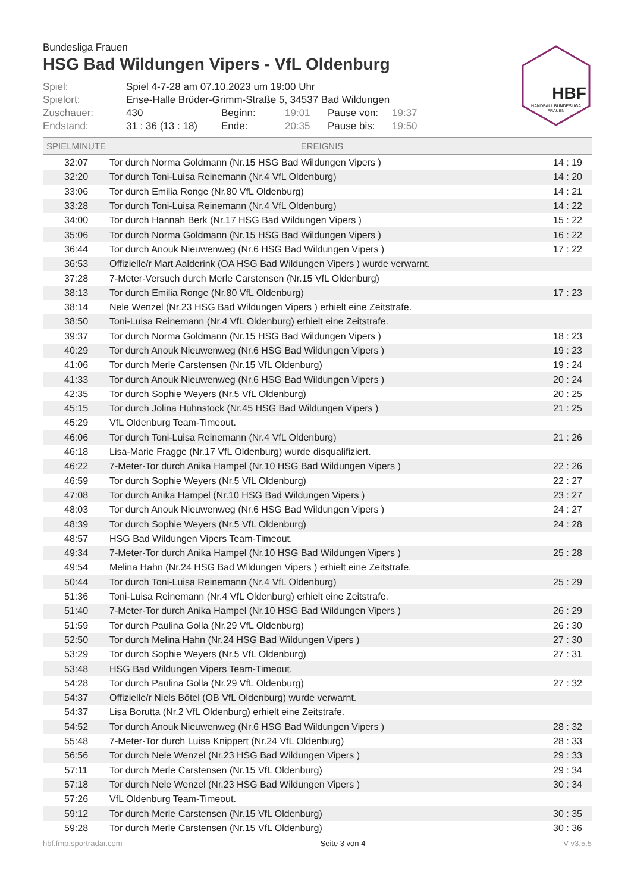HBF
HANDBALL BUNDESLIGA
FRAUEN
Bundesliga Frauen
HSG Bad Wildungen Vipers - VfL Oldenburg
| Spiel: | Spiel 4-7-28 am 07.10.2023 um 19:00 Uhr | | | | |
| Spielort: | Ense-Halle Brüder-Grimm-Straße 5, 34537 Bad Wildungen | | | | |
| Zuschauer: | 430 | Beginn: | 19:01 | Pause von: | 19:37 |
| Endstand: | 31 : 36 (13 : 18) | Ende: | 20:35 | Pause bis: | 19:50 |
| SPIELMINUTE | EREIGNIS | |
| --- | --- | --- |
| 32:07 | Tor durch Norma Goldmann (Nr.15 HSG Bad Wildungen Vipers ) | 14 : 19 |
| 32:20 | Tor durch Toni-Luisa Reinemann (Nr.4 VfL Oldenburg) | 14 : 20 |
| 33:06 | Tor durch Emilia Ronge (Nr.80 VfL Oldenburg) | 14 : 21 |
| 33:28 | Tor durch Toni-Luisa Reinemann (Nr.4 VfL Oldenburg) | 14 : 22 |
| 34:00 | Tor durch Hannah Berk (Nr.17 HSG Bad Wildungen Vipers ) | 15 : 22 |
| 35:06 | Tor durch Norma Goldmann (Nr.15 HSG Bad Wildungen Vipers ) | 16 : 22 |
| 36:44 | Tor durch Anouk Nieuwenweg (Nr.6 HSG Bad Wildungen Vipers ) | 17 : 22 |
| 36:53 | Offizielle/r Mart Aalderink (OA HSG Bad Wildungen Vipers ) wurde verwarnt. | |
| 37:28 | 7-Meter-Versuch durch Merle Carstensen (Nr.15 VfL Oldenburg) | |
| 38:13 | Tor durch Emilia Ronge (Nr.80 VfL Oldenburg) | 17 : 23 |
| 38:14 | Nele Wenzel (Nr.23 HSG Bad Wildungen Vipers ) erhielt eine Zeitstrafe. | |
| 38:50 | Toni-Luisa Reinemann (Nr.4 VfL Oldenburg) erhielt eine Zeitstrafe. | |
| 39:37 | Tor durch Norma Goldmann (Nr.15 HSG Bad Wildungen Vipers ) | 18 : 23 |
| 40:29 | Tor durch Anouk Nieuwenweg (Nr.6 HSG Bad Wildungen Vipers ) | 19 : 23 |
| 41:06 | Tor durch Merle Carstensen (Nr.15 VfL Oldenburg) | 19 : 24 |
| 41:33 | Tor durch Anouk Nieuwenweg (Nr.6 HSG Bad Wildungen Vipers ) | 20 : 24 |
| 42:35 | Tor durch Sophie Weyers (Nr.5 VfL Oldenburg) | 20 : 25 |
| 45:15 | Tor durch Jolina Huhnstock (Nr.45 HSG Bad Wildungen Vipers ) | 21 : 25 |
| 45:29 | VfL Oldenburg Team-Timeout. | |
| 46:06 | Tor durch Toni-Luisa Reinemann (Nr.4 VfL Oldenburg) | 21 : 26 |
| 46:18 | Lisa-Marie Fragge (Nr.17 VfL Oldenburg) wurde disqualifiziert. | |
| 46:22 | 7-Meter-Tor durch Anika Hampel (Nr.10 HSG Bad Wildungen Vipers ) | 22 : 26 |
| 46:59 | Tor durch Sophie Weyers (Nr.5 VfL Oldenburg) | 22 : 27 |
| 47:08 | Tor durch Anika Hampel (Nr.10 HSG Bad Wildungen Vipers ) | 23 : 27 |
| 48:03 | Tor durch Anouk Nieuwenweg (Nr.6 HSG Bad Wildungen Vipers ) | 24 : 27 |
| 48:39 | Tor durch Sophie Weyers (Nr.5 VfL Oldenburg) | 24 : 28 |
| 48:57 | HSG Bad Wildungen Vipers Team-Timeout. | |
| 49:34 | 7-Meter-Tor durch Anika Hampel (Nr.10 HSG Bad Wildungen Vipers ) | 25 : 28 |
| 49:54 | Melina Hahn (Nr.24 HSG Bad Wildungen Vipers ) erhielt eine Zeitstrafe. | |
| 50:44 | Tor durch Toni-Luisa Reinemann (Nr.4 VfL Oldenburg) | 25 : 29 |
| 51:36 | Toni-Luisa Reinemann (Nr.4 VfL Oldenburg) erhielt eine Zeitstrafe. | |
| 51:40 | 7-Meter-Tor durch Anika Hampel (Nr.10 HSG Bad Wildungen Vipers ) | 26 : 29 |
| 51:59 | Tor durch Paulina Golla (Nr.29 VfL Oldenburg) | 26 : 30 |
| 52:50 | Tor durch Melina Hahn (Nr.24 HSG Bad Wildungen Vipers ) | 27 : 30 |
| 53:29 | Tor durch Sophie Weyers (Nr.5 VfL Oldenburg) | 27 : 31 |
| 53:48 | HSG Bad Wildungen Vipers Team-Timeout. | |
| 54:28 | Tor durch Paulina Golla (Nr.29 VfL Oldenburg) | 27 : 32 |
| 54:37 | Offizielle/r Niels Bötel (OB VfL Oldenburg) wurde verwarnt. | |
| 54:37 | Lisa Borutta (Nr.2 VfL Oldenburg) erhielt eine Zeitstrafe. | |
| 54:52 | Tor durch Anouk Nieuwenweg (Nr.6 HSG Bad Wildungen Vipers ) | 28 : 32 |
| 55:48 | 7-Meter-Tor durch Luisa Knippert (Nr.24 VfL Oldenburg) | 28 : 33 |
| 56:56 | Tor durch Nele Wenzel (Nr.23 HSG Bad Wildungen Vipers ) | 29 : 33 |
| 57:11 | Tor durch Merle Carstensen (Nr.15 VfL Oldenburg) | 29 : 34 |
| 57:18 | Tor durch Nele Wenzel (Nr.23 HSG Bad Wildungen Vipers ) | 30 : 34 |
| 57:26 | VfL Oldenburg Team-Timeout. | |
| 59:12 | Tor durch Merle Carstensen (Nr.15 VfL Oldenburg) | 30 : 35 |
| 59:28 | Tor durch Merle Carstensen (Nr.15 VfL Oldenburg) | 30 : 36 |
hbf.fmp.sportradar.com Seite 3 von 4 V-v3.5.5